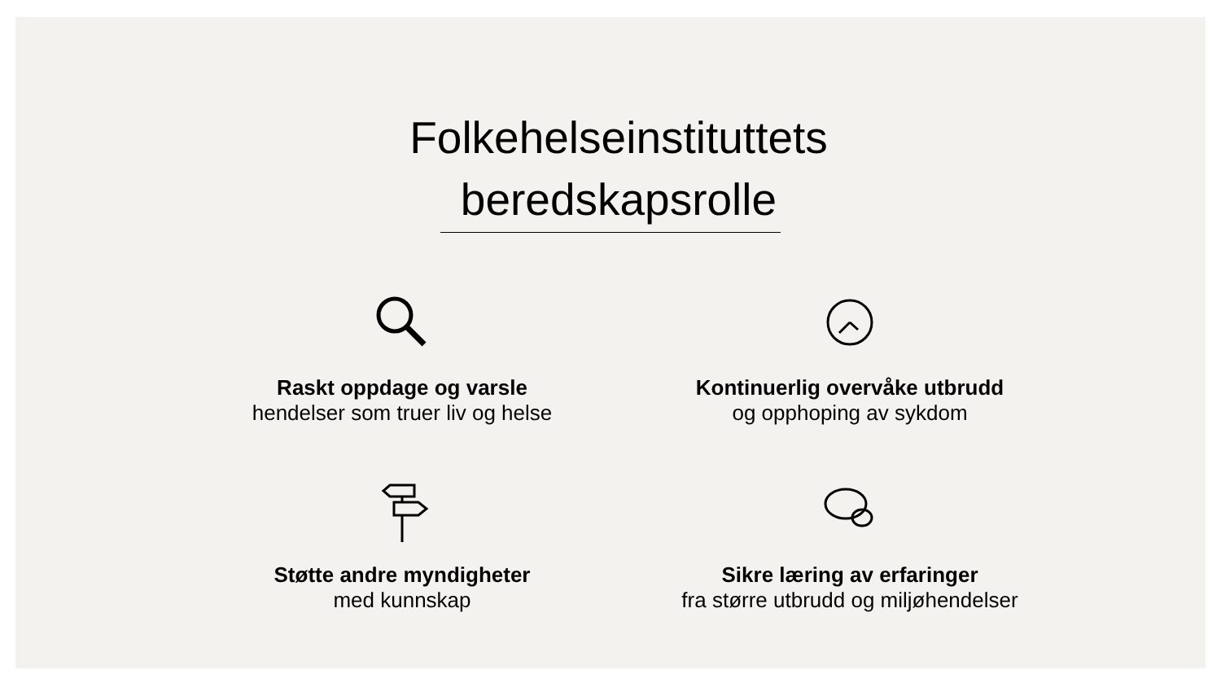Folkehelseinstituttets
beredskapsrolle
Raskt oppdage og varsle
hendelser som truer liv og helse
Kontinuerlig overvåke utbrudd
og opphoping av sykdom
Støtte andre myndigheter
med kunnskap
Sikre læring av erfaringer
fra større utbrudd og miljøhendelser